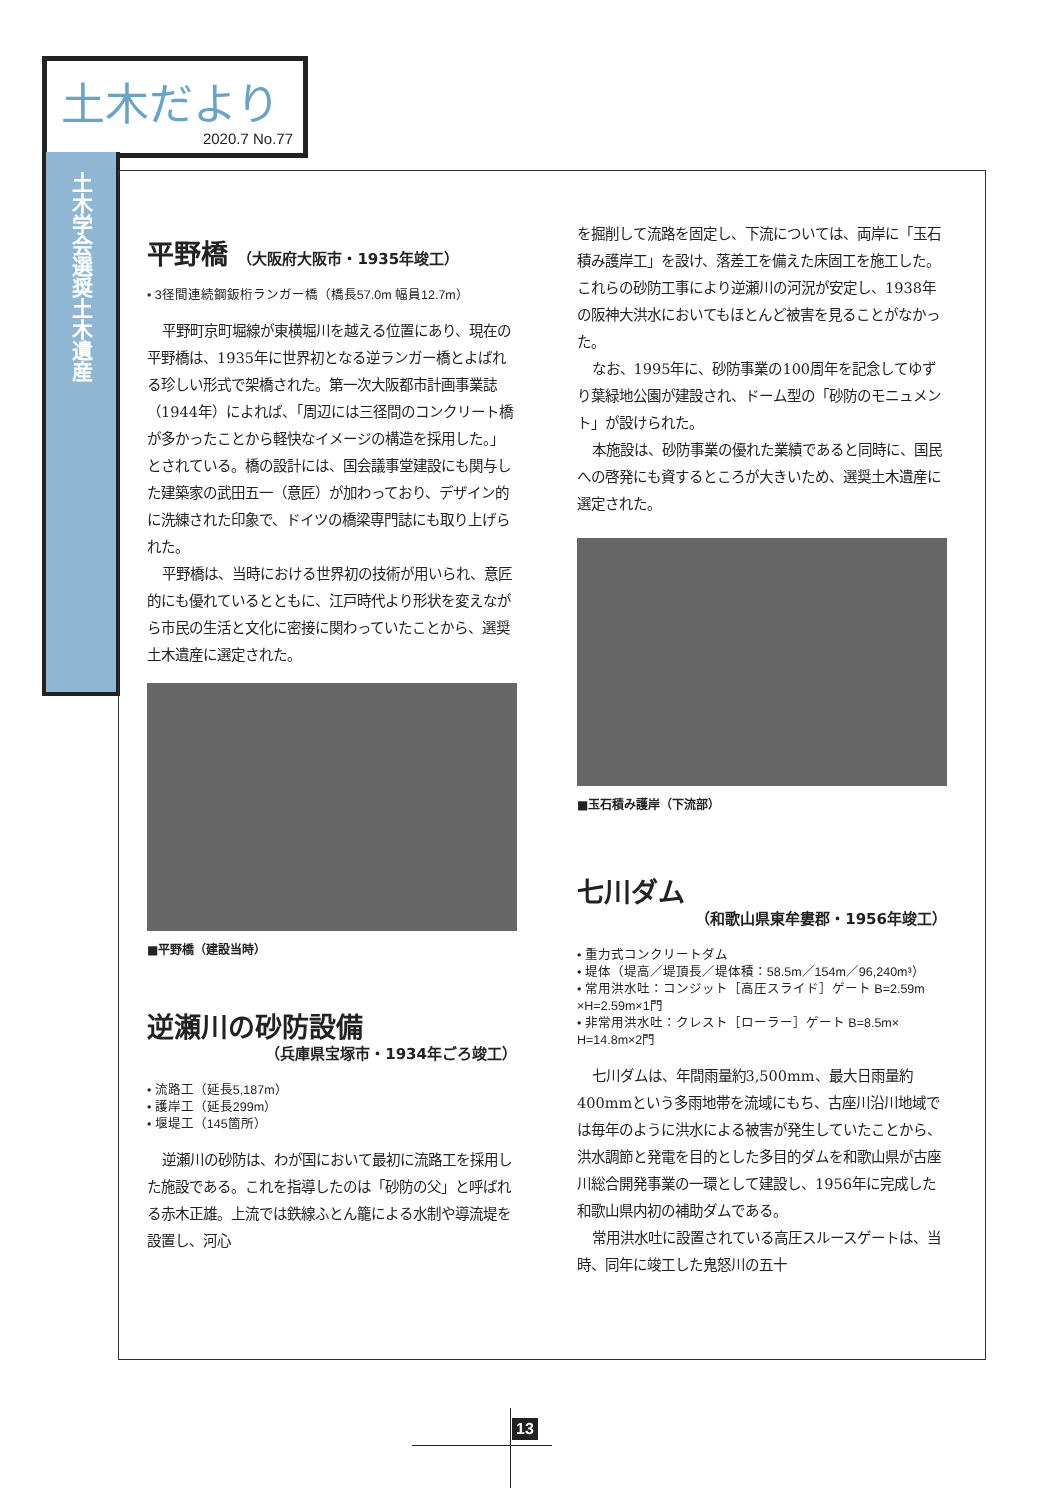土木だより
2020.7 No.77
土木学会選奨土木遺産
平野橋 （大阪府大阪市・1935年竣工）
• 3径間連続鋼鈑桁ランガー橋（橋長57.0m 幅員12.7m）
平野町京町堀線が東横堀川を越える位置にあり、現在の平野橋は、1935年に世界初となる逆ランガー橋とよばれる珍しい形式で架橋された。第一次大阪都市計画事業誌（1944年）によれば、「周辺には三径間のコンクリート橋が多かったことから軽快なイメージの構造を採用した。」とされている。橋の設計には、国会議事堂建設にも関与した建築家の武田五一（意匠）が加わっており、デザイン的に洗練された印象で、ドイツの橋梁専門誌にも取り上げられた。
平野橋は、当時における世界初の技術が用いられ、意匠的にも優れているとともに、江戸時代より形状を変えながら市民の生活と文化に密接に関わっていたことから、選奨土木遺産に選定された。
■平野橋（建設当時）
逆瀬川の砂防設備
（兵庫県宝塚市・1934年ごろ竣工）
• 流路工（延長5,187m）
• 護岸工（延長299m）
• 堰堤工（145箇所）
逆瀬川の砂防は、わが国において最初に流路工を採用した施設である。これを指導したのは「砂防の父」と呼ばれる赤木正雄。上流では鉄線ふとん籠による水制や導流堤を設置し、河心
を掘削して流路を固定し、下流については、両岸に「玉石積み護岸工」を設け、落差工を備えた床固工を施工した。これらの砂防工事により逆瀬川の河況が安定し、1938年の阪神大洪水においてもほとんど被害を見ることがなかった。
なお、1995年に、砂防事業の100周年を記念してゆずり葉緑地公園が建設され、ドーム型の「砂防のモニュメント」が設けられた。
本施設は、砂防事業の優れた業績であると同時に、国民への啓発にも資するところが大きいため、選奨土木遺産に選定された。
■玉石積み護岸（下流部）
七川ダム
（和歌山県東牟婁郡・1956年竣工）
• 重力式コンクリートダム
• 堤体（堤高／堤頂長／堤体積：58.5m／154m／96,240m³）
• 常用洪水吐：コンジット［高圧スライド］ゲート B=2.59m ×H=2.59m×1門
• 非常用洪水吐：クレスト［ローラー］ゲート B=8.5m× H=14.8m×2門
七川ダムは、年間雨量約3,500mm、最大日雨量約400mmという多雨地帯を流域にもち、古座川沿川地域では毎年のように洪水による被害が発生していたことから、洪水調節と発電を目的とした多目的ダムを和歌山県が古座川総合開発事業の一環として建設し、1956年に完成した和歌山県内初の補助ダムである。
常用洪水吐に設置されている高圧スルースゲートは、当時、同年に竣工した鬼怒川の五十
13